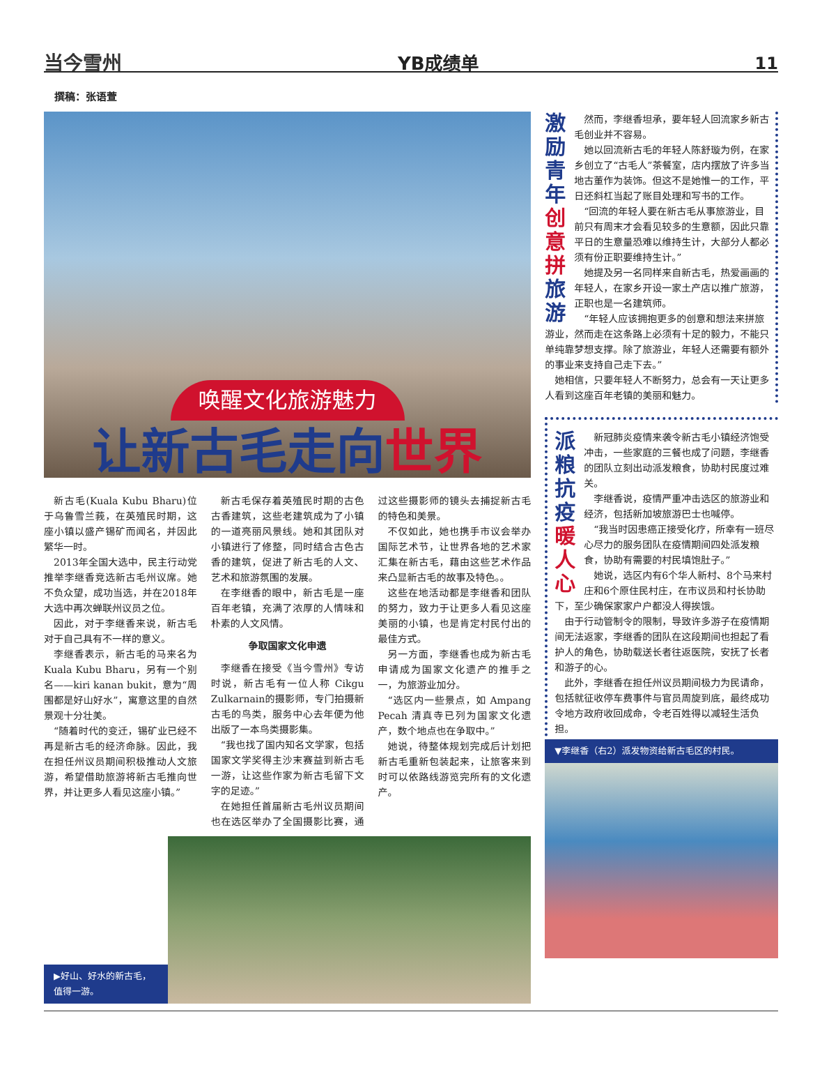当今雪州 YB成绩单 11
撰稿：张语萱
唤醒文化旅游魅力
让新古毛走向世界
新古毛(Kuala Kubu Bharu)位于乌鲁雪兰莪，在英殖民时期，这座小镇以盛产锡矿而闻名，并因此繁华一时。
2013年全国大选中，民主行动党推举李继香竞选新古毛州议席。她不负众望，成功当选，并在2018年大选中再次蝉联州议员之位。
因此，对于李继香来说，新古毛对于自己具有不一样的意义。
李继香表示，新古毛的马来名为Kuala Kubu Bharu，另有一个别名——kiri kanan bukit，意为“周围都是好山好水”，寓意这里的自然景观十分壮美。
“随着时代的变迁，锡矿业已经不再是新古毛的经济命脉。因此，我在担任州议员期间积极推动人文旅游，希望借助旅游将新古毛推向世界，并让更多人看见这座小镇。”
新古毛保存着英殖民时期的古色古香建筑，这些老建筑成为了小镇的一道亮丽风景线。她和其团队对小镇进行了修整，同时结合古色古香的建筑，促进了新古毛的人文、艺术和旅游氛围的发展。
在李继香的眼中，新古毛是一座百年老镇，充满了浓厚的人情味和朴素的人文风情。
争取国家文化申遗
李继香在接受《当今雪州》专访时说，新古毛有一位人称 Cikgu Zulkarnain的摄影师，专门拍摄新古毛的鸟类，服务中心去年便为他出版了一本鸟类摄影集。
“我也找了国内知名文学家，包括国家文学奖得主沙末赛益到新古毛一游，让这些作家为新古毛留下文字的足迹。”
在她担任首届新古毛州议员期间也在选区举办了全国摄影比赛，通过这些摄影师的镜头去捕捉新古毛的特色和美景。
不仅如此，她也携手市议会举办国际艺术节，让世界各地的艺术家汇集在新古毛，藉由这些艺术作品来凸显新古毛的故事及特色。。
这些在地活动都是李继香和团队的努力，致力于让更多人看见这座美丽的小镇，也是肯定村民付出的最佳方式。
另一方面，李继香也成为新古毛申请成为国家文化遗产的推手之一，为旅游业加分。
“选区内一些景点，如 Ampang Pecah 清真寺已列为国家文化遗产，数个地点也在争取中。”
她说，待整体规划完成后计划把新古毛重新包装起来，让旅客来到时可以依路线游览完所有的文化遗产。
▶好山、好水的新古毛，值得一游。
激励青年创意拼旅游
然而，李继香坦承，要年轻人回流家乡新古毛创业并不容易。
她以回流新古毛的年轻人陈舒璇为例，在家乡创立了“古毛人”茶餐室，店内摆放了许多当地古董作为装饰。但这不是她惟一的工作，平日还斜杠当起了账目处理和写书的工作。
“回流的年轻人要在新古毛从事旅游业，目前只有周末才会看见较多的生意额，因此只靠平日的生意量恐难以维持生计，大部分人都必须有份正职要维持生计。”
她提及另一名同样来自新古毛，热爱画画的年轻人，在家乡开设一家土产店以推广旅游，正职也是一名建筑师。
“年轻人应该拥抱更多的创意和想法来拼旅游业，然而走在这条路上必须有十足的毅力，不能只单纯靠梦想支撑。除了旅游业，年轻人还需要有额外的事业来支持自己走下去。”
她相信，只要年轻人不断努力，总会有一天让更多人看到这座百年老镇的美丽和魅力。
派粮抗疫暖人心
新冠肺炎疫情来袭令新古毛小镇经济饱受冲击，一些家庭的三餐也成了问题，李继香的团队立刻出动派发粮食，协助村民度过难关。
李继香说，疫情严重冲击选区的旅游业和经济，包括新加坡旅游巴士也喊停。
“我当时因患癌正接受化疗，所幸有一班尽心尽力的服务团队在疫情期间四处派发粮食，协助有需要的村民填饱肚子。”
她说，选区内有6个华人新村、8个马来村庄和6个原住民村庄，在市议员和村长协助下，至少确保家家户户都没人得挨饿。
由于行动管制令的限制，导致许多游子在疫情期间无法返家，李继香的团队在这段期间也担起了看护人的角色，协助载送长者往返医院，安抚了长者和游子的心。
此外，李继香在担任州议员期间极力为民请命，包括就征收停车费事件与官员周旋到底，最终成功令地方政府收回成命，令老百姓得以减轻生活负担。
▼李继香（右2）派发物资给新古毛区的村民。